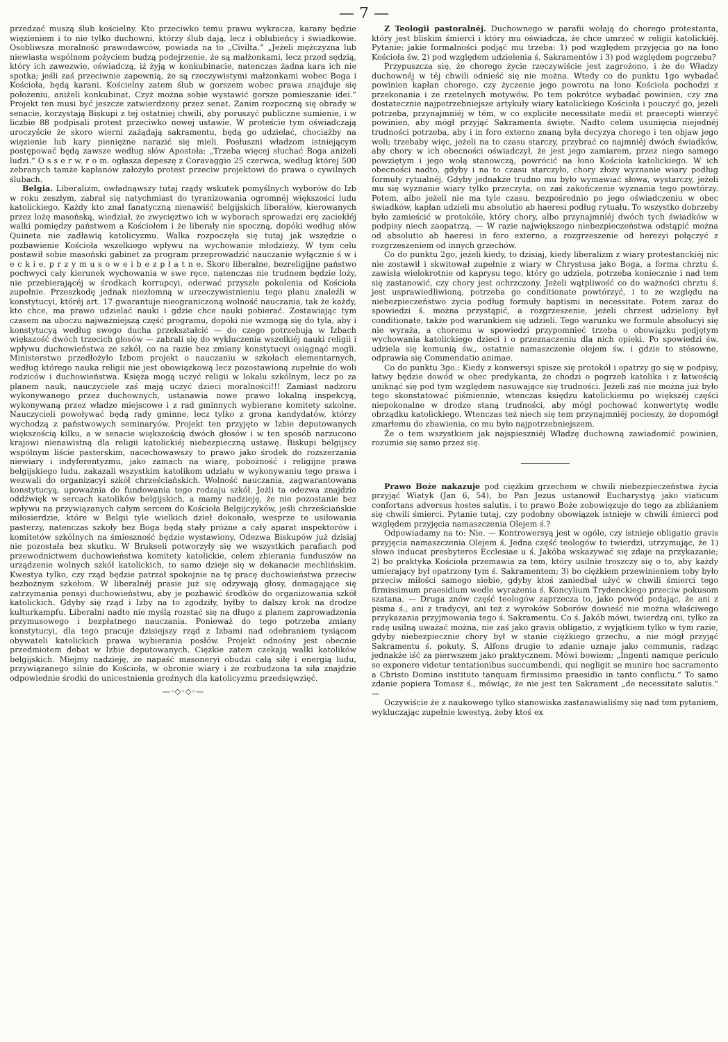— 7 —
przedzać muszą ślub kościelny. Kto przeciwko temu prawu wykracza, karany będzie więzieniem i to nie tylko duchowni, którzy ślub dają, lecz i oblubieńcy i świadkowie. Osobliwsza moralność prawodawców, powiada na to „Civilta.“ „Jeżeli mężczyzna lub niewiasta wspólnem pożyciem budzą podejrzenie, że są małżonkami, lecz przed sędzią, który ich zawezwie, oświadczą, iż żyją w konkubinacie, natenczas żadna kara ich nie spotka; jeśli zaś przeciwnie zapewnią, że są rzeczywistymi małżonkami wobec Boga i Kościoła, będą karani. Kościelny zatem ślub w gorszem wobec prawa znajduje się położeniu, aniżeli konkubinat. Czyż można sobie wystawić gorsze pomieszanie idei.“ Projekt ten musi być jeszcze zatwierdzony przez senat. Zanim rozpoczną się obrady w senacie, korzystają Biskupi z tej ostatniej chwili, aby poruszyć publiczne sumienie, i w liczbie 88 podpisali protest przeciwko nowej ustawie. W proteście tym oświadczają uroczyście że skoro wierni zażądają sakramentu, będą go udzielać, chociażby na więzienie lub kary pieniężne narazić się mieli. Posłuszni władzom istniejącym postępować będą zawsze według słów Apostoła: „Trzeba więcej słuchać Boga aniżeli ludzi.“ O s s e r w. r o m. ogłasza depeszę z Coravaggio 25 czerwca, według której 500 zebranych tamże kapłanów założyło protest przeciw projektowi do prawa o cywilnych ślubach.
Belgia. Liberalizm, owładnąwszy tutaj rządy wskutek pomyślnych wyborów do Izb w roku zeszłym, zabrał się natychmiast do tyranizowania ogromnéj większości ludu katolickiego. Każdy kto znał fanatyczną nienawiść belgijskich liberałów, kierowanych przez lożę masońską, wiedział, że zwycięztwo ich w wyborach sprowadzi erę zaciekłéj walki pomiędzy państwem a Kościołem i że liberały nie spoczną, dopóki według słów Quineta nie zadławią katolicyzmu. Walka rozpoczęła się tutaj jak wszędzie o pozbawienie Kościoła wszelkiego wpływu na wychowanie młodzieży. W tym celu postawił sobie masoński gabinet za program przeprowadzić nauczanie wyłącznie ś w i e c k i e, p r z y m u s o w e i b e z p ł a t n e. Skoro liberalne, bezreligijne państwo pochwyci cały kierunek wychowania w swe ręce, natenczas nie trudnem będzie loży, nie przebierającéj w środkach korrupcyi, oderwać przyszłe pokolenia od Kościoła zupełnie. Przeszkodę jednak niezłomną w urzeczywistnieniu tego planu znaleźli w konstytucyi, któréj art. 17 gwarantuje nieograniczoną wolność nauczania, tak że każdy, kto chce, ma prawo udzielać nauki i gdzie chce nauki pobierać. Zostawiając tym czasem na uboczu najważniejszą część programu, dopóki nie wzmogą się do tyla, aby i konstytucyą według swego ducha przekształcić — do czego potrzebują w Izbach większość dwóch trzecich głosów — zabrali się do wykluczenia wszelkiéj nauki religii i wpływu duchowieństwa ze szkół, co na razie bez zmiany konstytucyi osiągnąć mogli. Ministerstwo przedłożyło Izbom projekt o nauczaniu w szkołach elementarnych, według którego nauka religii nie jest obowiązkową lecz pozostawioną zupełnie do woli rodziców i duchowieństwa. Księża mogą uczyć religii w lokalu szkólnym, lecz po za planem nauk, nauczyciele zaś mają uczyć dzieci moralności!!! Zamiast nadzoru wykonywanego przez duchownych, ustanawia nowe prawo lokalną inspekcyą, wykonywaną przez władze miejscowe i z rad gminnych wybierane komitety szkolne. Nauczycieli powoływać będą rady gminne, lecz tylko z grona kandydatów, którzy wychodzą z państwowych seminaryów. Projekt ten przyjęto w Izbie deputowanych większością kilku, a w senacie większością dwóch głosów i w ten sposób narzucono krajowi nienawistną dla religii katolickiéj niebezpieczną ustawę. Biskupi belgijscy wspólnym liście pasterskim, nacechowawszy to prawo jako środek do rozszerzania niewiary i indyferentyzmu, jako zamach na wiarę, pobożność i religijne prawa belgijskiego ludu, zakazali wszystkim katolikom udziału w wykonywaniu tego prawa i wezwali do organizacyi szkół chrześciańskich. Wolność nauczania, zagwarantowana konstytucyą, upoważnia do fundowania tego rodzaju szkół. Jeżli ta odezwa znajdzie oddźwięk w sercach katolików belgijskich, a mamy nadzieję, że nie pozostanie bez wpływu na przywiązanych całym sercem do Kościoła Belgijczyków, jeśli chrześciańskie miłosierdzie, które w Belgii tyle wielkich dzieł dokonało, wesprze te usiłowania pasterzy, natenczas szkoły bez Boga będą stały próżne a cały aparat inspektorów i komitetów szkólnych na śmieszność będzie wystawiony. Odezwa Biskupów już dzisiaj nie pozostała bez skutku. W Brukseli potworzyły się we wszystkich parafiach pod przewodnictwem duchowieństwa komitety katolickie, celem zbierania funduszów na urządzenie wolnych szkół katolickich, to samo dzieje się w dekanacie mechlińskim. Kwestya tylko, czy rząd będzie patrzał spokojnie na tę pracę duchowieństwa przeciw bezbożnym szkołom. W liberalnéj prasie już się odzywają głosy, domagające się zatrzymania pensyi duchowieństwu, aby je pozbawić środków do organizowania szkół katolickich. Gdyby się rząd i Izby na to zgodziły, byłby to dalszy krok na drodze kulturkampfu. Liberalni nadto nie myślą rozstać się na długo z planem zaprowadzenia przymusowego i bezpłatnego nauczania. Ponieważ do tego potrzeba zmiany konstytucyi, dla tego pracuje dzisiejszy rząd z Izbami nad odebraniem tysiącom obywateli katolickich prawa wybierania posłów. Projekt odnośny jest obecnie przedmiotem debat w Izbie deputowanych. Ciężkie zatem czekają walki katolików belgijskich. Miejmy nadzieję, że napaść masoneryi obudzi całą siłę i energią ludu, przywiązanego silnie do Kościoła, w obronie wiary i że rozbudzona ta siła znajdzie odpowiednie środki do unicestnienia groźnych dla katolicyzmu przedsięwzięć.
—◦◇◦◇◦—
Z Teologii pastoralnéj. Duchownego w parafii wołają do chorego protestanta, który jest bliskim śmierci i który mu oświadcza, że chce umrzeć w religii katolickiéj. Pytanie: jakie formalności podjąć mu trzeba: 1) pod względem przyjęcia go na łono Kościoła św, 2) pod względem udzielenia ś. Sakramentów i 3) pod względem pogrzebu?
Przypuszcza się, że chorego życie rzeczywiście jest zagrożono, i że do Władzy duchownéj w téj chwili odnieść się nie można. Wtedy co do punktu 1go wybadać powinien kapłan chorego, czy życzenie jego powrotu na łono Kościoła pochodzi z przekonania i ze rzetelnych motywów. Po tem pokrótce wybadać powinien, czy zna dostatecznie najpotrzebniejsze artykuły wiary katolickiego Kościoła i pouczyć go, jeżeli potrzeba, przynajmniéj w tém, w co explicite necessitate medii et praecepti wierzyć powinien, aby mógł przyjąć Sakramenta święte. Nadto celem usunięcia niejednéj trudności potrzeba, aby i in foro externo znaną była decyzya chorego i ten objaw jego woli; trzebaby więc, jeżeli na to czasu starczy, przybrać co najmniéj dwóch świadków, aby chory w ich obecności oświadczył, że jest jego zamiarem, przez niego samego powziętym i jego wolą stanowczą, powrócić na łono Kościoła katolickiego. W ich obecności nadto, gdyby i na to czasu starczyło, chory złoży wyznanie wiary podług formuły rytualnéj. Gdyby jednakże trudno mu było wymawiać słowa, wystarczy, jeżeli mu się wyznanie wiary tylko przeczyta, on zaś zakończenie wyznania tego powtórzy. Potem, albo jeżeli nie ma tyle czasu, bezpośrednio po jego oświadczeniu w obec świadków, kapłan udzieli mu absolutio ab haeresi podług rytuału. To wszystko dobrzeby było zamieścić w protokóle, który chory, albo przynajmniéj dwóch tych świadków w podpisy niech zaopatrzą. — W razie największego niebezpieczeństwa odstąpić można od absolutio ab haeresi in foro externo, a rozgrzeszenie od herezyi połączyć z rozgrzeszeniem od innych grzechów.
Co do punktu 2go, jeżeli kiedy, to dzisiaj, kiedy liberalizm z wiary protestanckiéj nic nie zostawił i skwitował zupełnie z wiary w Chrystusa jako Boga, a forma chrztu ś. zawisła wielokrotnie od kaprysu tego, który go udziela, potrzeba koniecznie i nad tem się zastanowić, czy chory jest ochrzczony. Jeżeli wątpliwość co do ważności chrztu ś. jest usprawiedliwioną, potrzeba go conditionate powtórzyć, i to ze względu na niebezpieczeństwo życia podług formuły baptismi in necessitate. Potem zaraz do spowiedzi ś. można przystąpić, a rozgrzeszenie, jeżeli chrzest udzielony był conditionate, także pod warunkiem się udzieli. Tego warunku we formule absolucyi się nie wyraża, a choremu w spowiedzi przypomnieć trzeba o obowiązku podjętym wychowania katolickiego dzieci i o przeznaczeniu dla nich opieki. Po spowiedzi św. udziela się komunią św., ostatnie namaszczenie olejem św. i gdzie to stósowne, odprawia się Commendatio animae.
Co do punktu 3go.: Kiedy z konwersyi spisze się protokół i opatrzy go się w podpisy, łatwy będzie dowód w obec predykanta, że chodzi o pogrzeb katolika i z łatwością uniknąć się pod tym względem nasuwające się trudności. Jeżeli zaś nie można już było tego skonstatować piśmiennie, wtenczas księdzu katolickiemu po większéj części niepokonalne w drodze staną trudności, aby mógł pochować konwertytę wedle obrządku katolickiego. Wtenczas też niech się tem przynajmniéj pocieszy, że dopomógł zmarłemu do zbawienia, co mu było najpotrzebniejszem.
Że o tem wszystkiem jak najspieszniéj Władzę duchowną zawiadomić powinien, rozumie się samo przez się.
Prawo Boże nakazuje pod ciężkim grzechem w chwili niebezpieczeństwa życia przyjąć Wiatyk (Jan 6, 54), bo Pan Jezus ustanowił Eucharystyą jako viaticum confortans adversus hostes salutis, i to prawo Boże zobowięzuje do tego za zbliżaniem się chwili śmierci. Pytanie tutaj, czy podobny obowiązek istnieje w chwili śmierci pod względem przyjęcia namaszczenia Olejem ś.?
Odpowiadamy na to: Nie. — Kontrowersyą jest w ogóle, czy istnieje obligatio gravis przyjęcia namaszczenia Olejem ś. Jedna część teologów to twierdzi, utrzymując, że 1) słowo inducat presbyteros Ecclesiae u ś. Jakóba wskazywać się zdaje na przykazanie; 2) bo praktyka Kościoła przemawia za tem, który usilnie troszczy się o to, aby każdy umierający był opatrzony tym ś. Sakramentem; 3) bo ciężkiem przewinieniem toby było przeciw miłości samego siebie, gdyby ktoś zaniedbał użyć w chwili śmierci tego firmissimum praesidium wedle wyrażenia ś. Koncylium Trydenckiego przeciw pokusom szatana. — Druga znów część teologów zaprzecza to, jako powód podając, że ani z pisma ś., ani z tradycyi, ani też z wyroków Soborów dowieść nie można właściwego przykazania przyjmowania tego ś. Sakramentu. Co ś. Jakób mówi, twierdzą oni, tylko za radę usilną uważać można, nie zaś jako gravis obligatio, z wyjątkiem tylko w tym razie, gdyby niebezpiecznie chory był w stanie ciężkiego grzechu, a nie mógł przyjąć Sakramentu ś. pokuty. Ś. Alfons drugie to zdanie uznaje jako communis, radząc jednakże iść za pierwszem jako praktycznem. Mówi bowiem: „Ingenti namque periculo se exponere videtur tentationibus succumbendi, qui negligit se munire hoc sacramento a Christo Domino instituto tanquam firmissimo praesidio in tanto conflictu.“ To samo zdanie popiera Tomasz ś., mówiąc, że nie jest ten Sakrament „de necessitate salutis.“ —
Oczywiście że z naukowego tylko stanowiska zastanawialiśmy się nad tem pytaniem, wykluczając zupełnie kwestyą, żeby ktoś ex